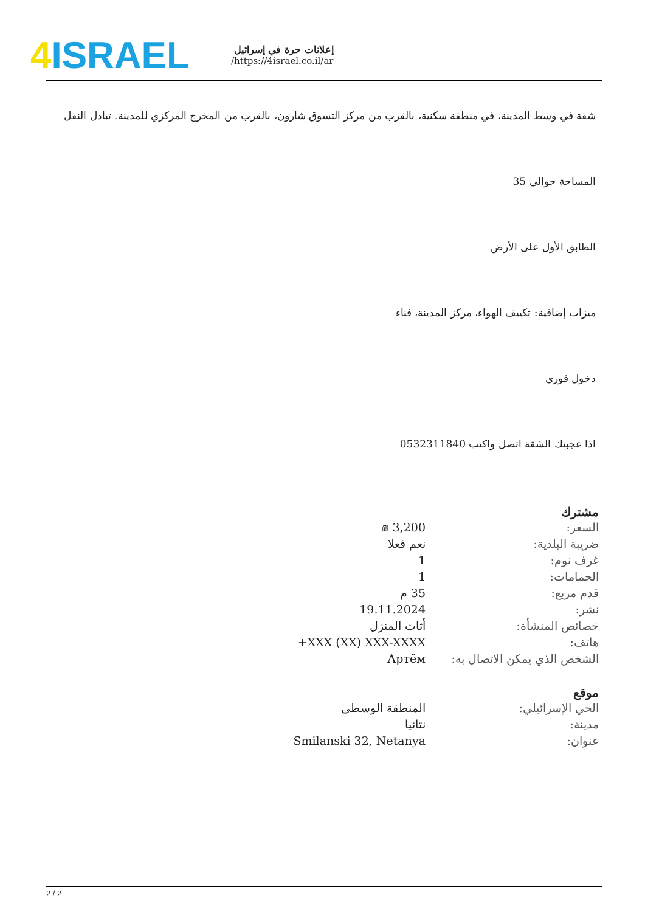4 ISRAEL
إعلانات حرة في إسرائيل
https://4israel.co.il/ar/
شقة في وسط المدينة، في منطقة سكنية، بالقرب من مركز التسوق شارون، بالقرب من المخرج المركزي للمدينة. تبادل النقل
المساحة حوالي 35
الطابق الأول على الأرض
ميزات إضافية: تكييف الهواء، مركز المدينة، فناء
دخول فوري
اذا عجبتك الشقة اتصل واكتب 0532311840
مشترك
| السعر: | 3,200 ₪ |
| ضريبة البلدية: | نعم فعلا |
| غرف نوم: | 1 |
| الحمامات: | 1 |
| قدم مربع: | 35 م |
| نشر: | 19.11.2024 |
| خصائص المنشأة: | أثاث المنزل |
| هاتف: | +XXX (XX) XXX-XXXX |
| الشخص الذي يمكن الاتصال به: | Артём |
موقع
| الحي الإسرائيلي: | المنطقة الوسطى |
| مدينة: | نتانيا |
| عنوان: | Smilanski 32, Netanya |
2 / 2